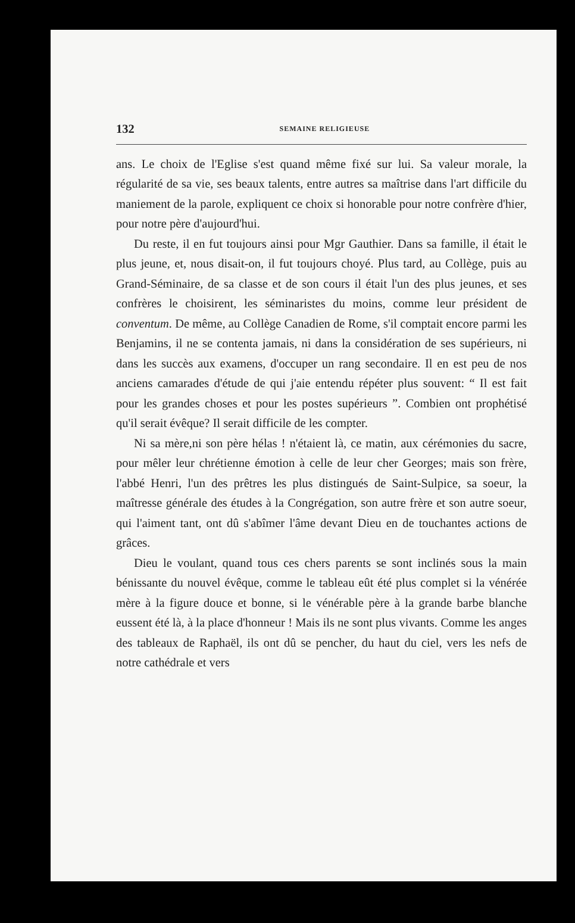132 SEMAINE RELIGIEUSE
ans. Le choix de l'Eglise s'est quand même fixé sur lui. Sa valeur morale, la régularité de sa vie, ses beaux talents, entre autres sa maîtrise dans l'art difficile du maniement de la parole, expliquent ce choix si honorable pour notre confrère d'hier, pour notre père d'aujourd'hui.
Du reste, il en fut toujours ainsi pour Mgr Gauthier. Dans sa famille, il était le plus jeune, et, nous disait-on, il fut toujours choyé. Plus tard, au Collège, puis au Grand-Séminaire, de sa classe et de son cours il était l'un des plus jeunes, et ses confrères le choisirent, les séminaristes du moins, comme leur président de conventum. De même, au Collège Canadien de Rome, s'il comptait encore parmi les Benjamins, il ne se contenta jamais, ni dans la considération de ses supérieurs, ni dans les succès aux examens, d'occuper un rang secondaire. Il en est peu de nos anciens camarades d'étude de qui j'aie entendu répéter plus souvent: “ Il est fait pour les grandes choses et pour les postes supérieurs ”. Combien ont prophétisé qu'il serait évêque? Il serait difficile de les compter.
Ni sa mère,ni son père hélas ! n'étaient là, ce matin, aux cérémonies du sacre, pour mêler leur chrétienne émotion à celle de leur cher Georges; mais son frère, l'abbé Henri, l'un des prêtres les plus distingués de Saint-Sulpice, sa soeur, la maîtresse générale des études à la Congrégation, son autre frère et son autre soeur, qui l'aiment tant, ont dû s'abîmer l'âme devant Dieu en de touchantes actions de grâces.
Dieu le voulant, quand tous ces chers parents se sont inclinés sous la main bénissante du nouvel évêque, comme le tableau eût été plus complet si la vénérée mère à la figure douce et bonne, si le vénérable père à la grande barbe blanche eussent été là, à la place d'honneur ! Mais ils ne sont plus vivants. Comme les anges des tableaux de Raphaël, ils ont dû se pencher, du haut du ciel, vers les nefs de notre cathédrale et vers